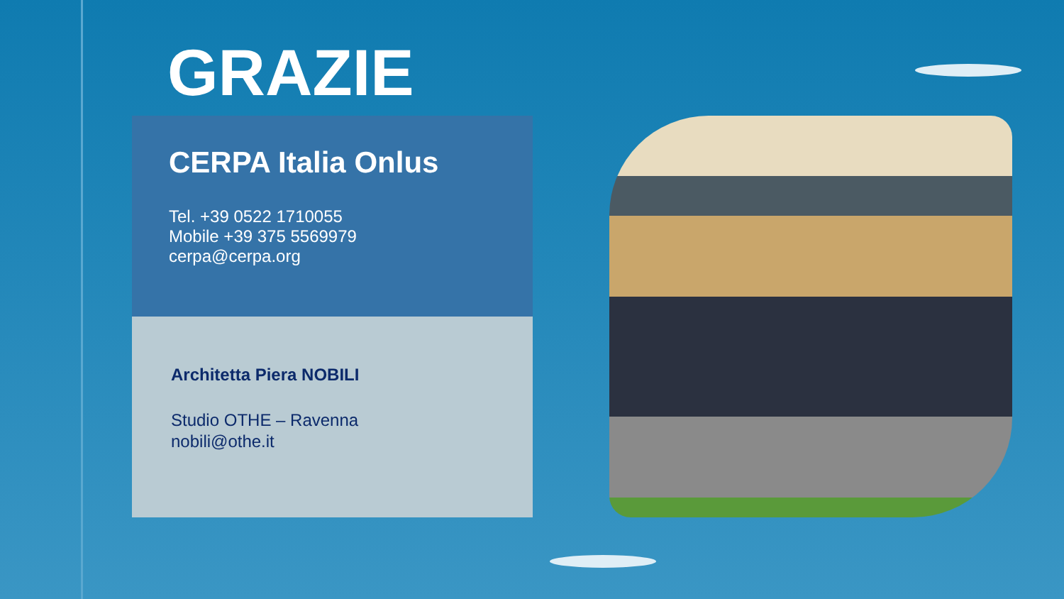GRAZIE
CERPA Italia Onlus
Tel. +39 0522 1710055
Mobile +39 375 5569979
cerpa@cerpa.org
Architetta Piera NOBILI
Studio OTHE – Ravenna
nobili@othe.it